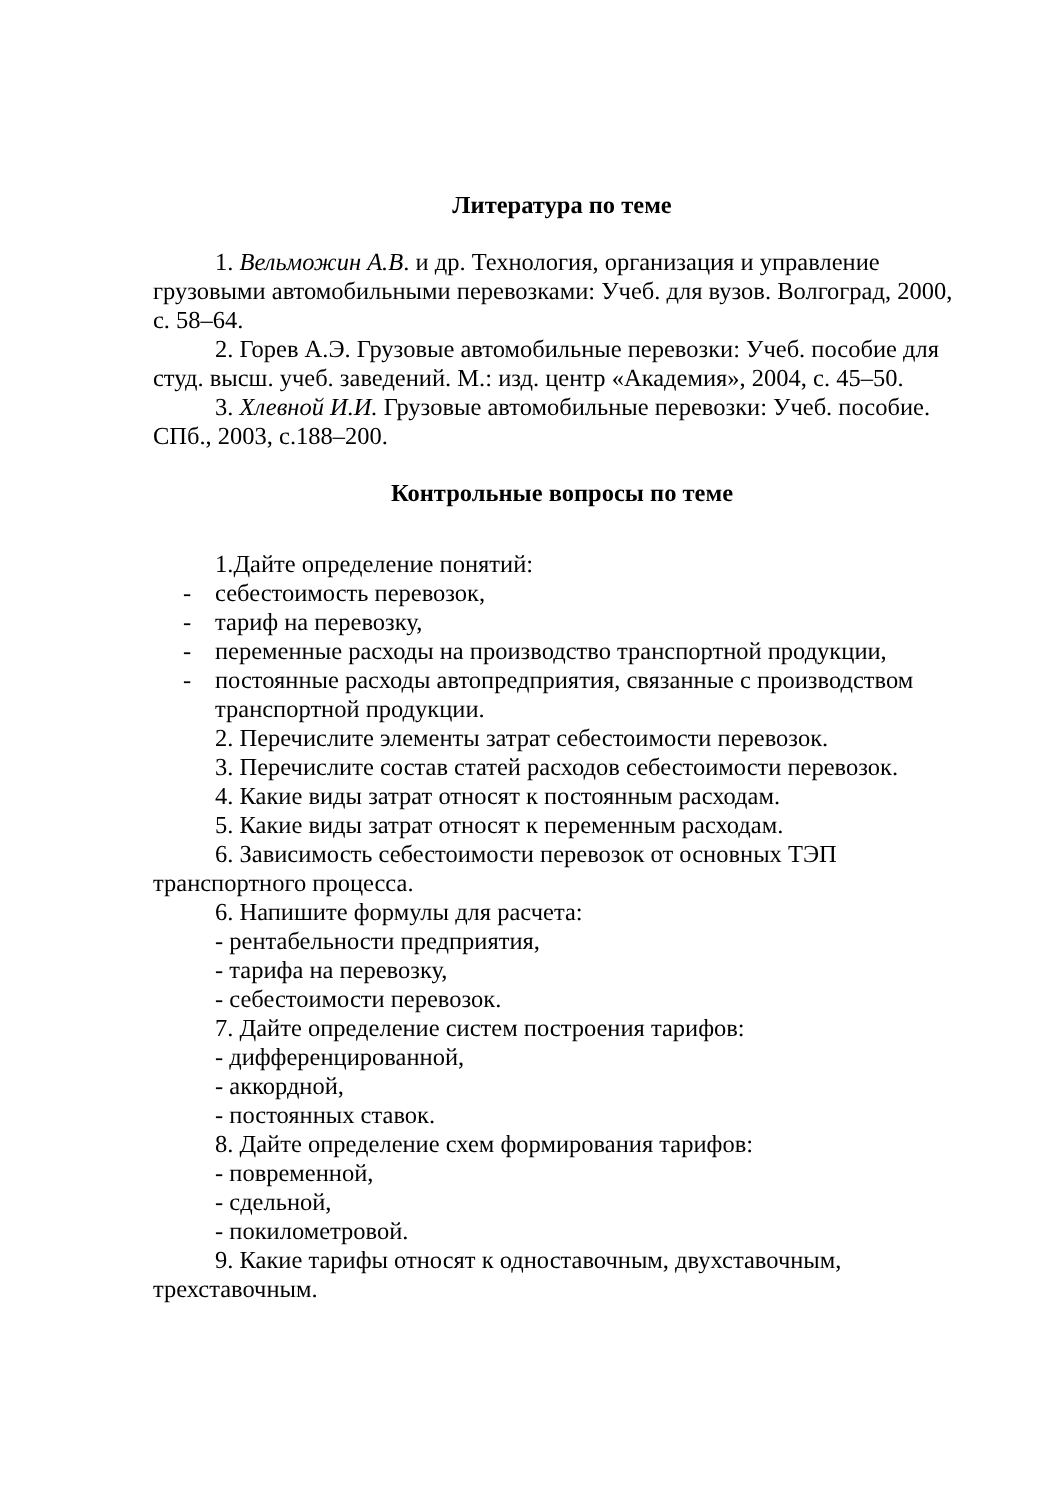Литература по теме
1. Вельможин А.В. и др. Технология, организация и управление грузовыми автомобильными перевозками: Учеб. для вузов. Волгоград, 2000, с. 58–64.
2. Горев А.Э. Грузовые автомобильные перевозки: Учеб. пособие для студ. высш. учеб. заведений. М.: изд. центр «Академия», 2004, с. 45–50.
3. Хлевной И.И. Грузовые автомобильные перевозки: Учеб. пособие. СПб., 2003, с.188–200.
Контрольные вопросы по теме
1.Дайте определение понятий:
- себестоимость перевозок,
- тариф на перевозку,
- переменные расходы на производство транспортной продукции,
- постоянные расходы автопредприятия, связанные с производством транспортной продукции.
2. Перечислите элементы затрат себестоимости перевозок.
3. Перечислите состав статей расходов себестоимости перевозок.
4. Какие виды затрат относят к постоянным расходам.
5. Какие виды затрат относят к переменным расходам.
6. Зависимость себестоимости перевозок от основных ТЭП транспортного процесса.
6. Напишите формулы для расчета:
- рентабельности предприятия,
- тарифа на перевозку,
- себестоимости перевозок.
7. Дайте определение систем построения тарифов:
- дифференцированной,
- аккордной,
- постоянных ставок.
8. Дайте определение схем формирования тарифов:
- повременной,
- сдельной,
- покилометровой.
9. Какие тарифы относят к одноставочным, двухставочным, трехставочным.